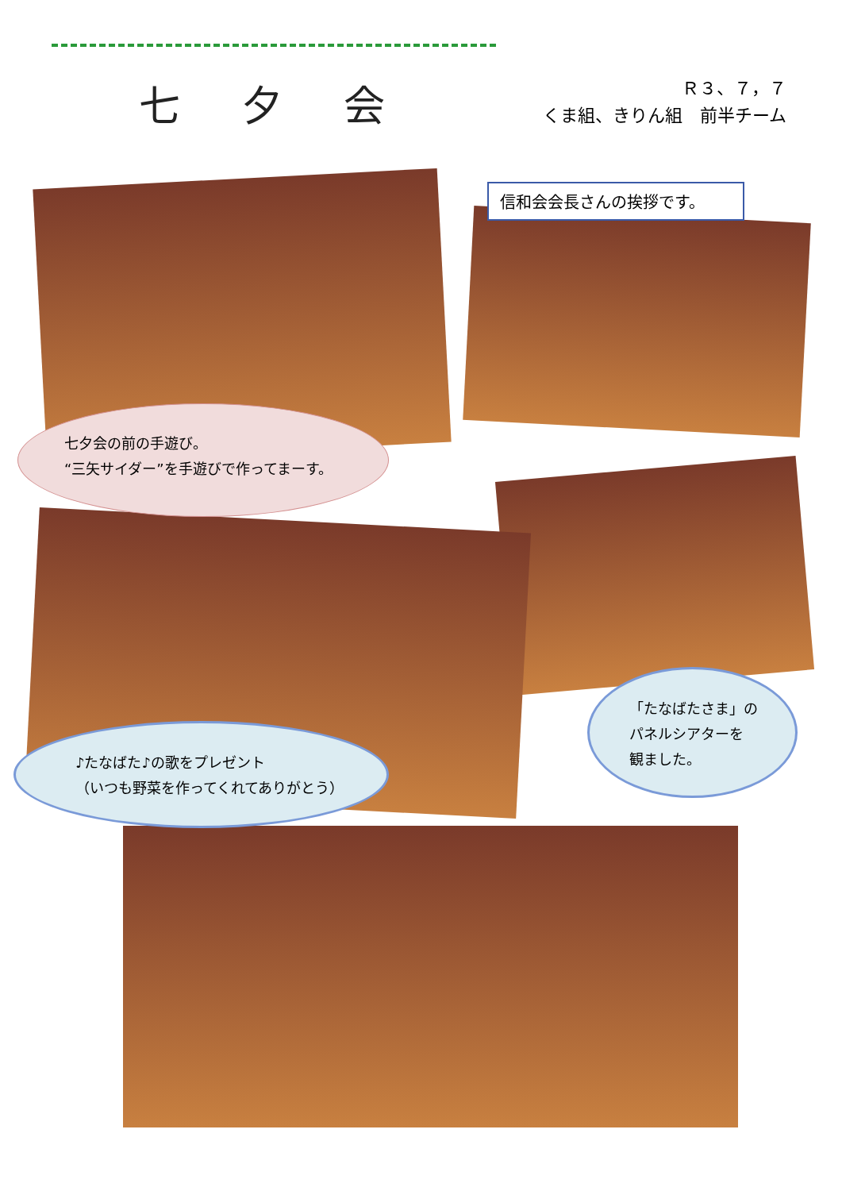七 夕 会
Ｒ３、７，７
くま組、きりん組　前半チーム
信和会会長さんの挨拶です。
七夕会の前の手遊び。
“三矢サイダー”を手遊びで作ってまーす。
♪たなばた♪の歌をプレゼント
（いつも野菜を作ってくれてありがとう）
「たなばたさま」の
パネルシアターを
観ました。